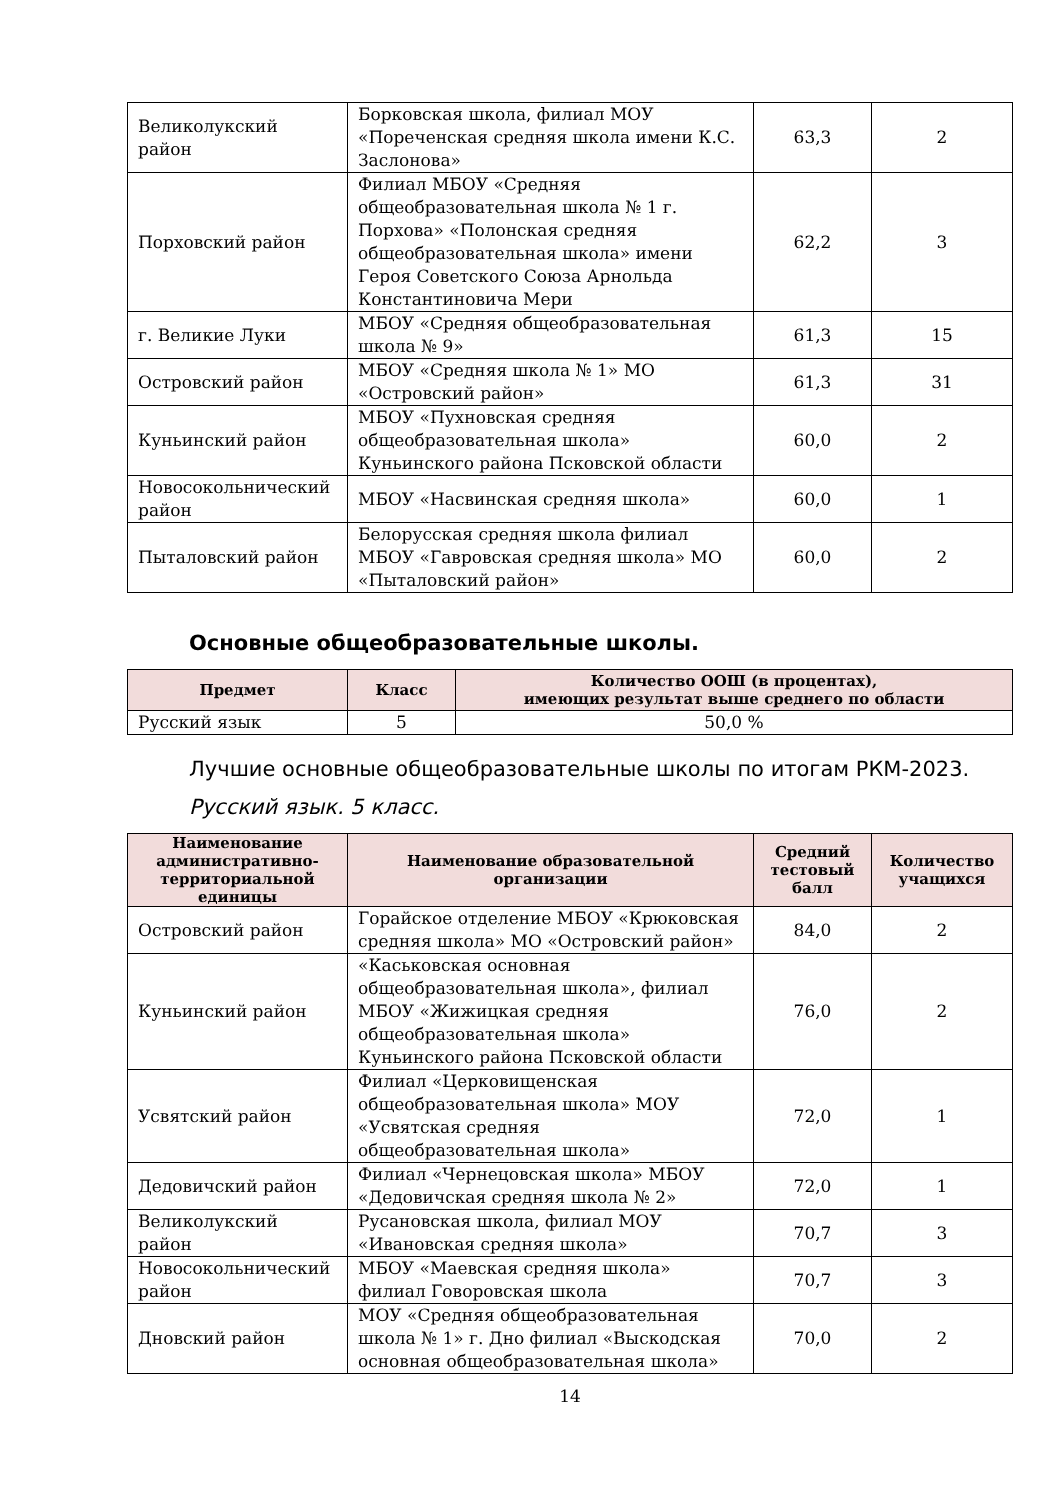| Великолукский район | Борковская школа, филиал МОУ «Пореченская средняя школа имени К.С. Заслонова» | 63,3 | 2 |
| Порховский район | Филиал МБОУ «Средняя общеобразовательная школа № 1 г. Порхова» «Полонская средняя общеобразовательная школа» имени Героя Советского Союза Арнольда Константиновича Мери | 62,2 | 3 |
| г. Великие Луки | МБОУ «Средняя общеобразовательная школа № 9» | 61,3 | 15 |
| Островский район | МБОУ «Средняя школа № 1» МО «Островский район» | 61,3 | 31 |
| Куньинский район | МБОУ «Пухновская средняя общеобразовательная школа» Куньинского района Псковской области | 60,0 | 2 |
| Новосокольнический район | МБОУ «Насвинская средняя школа» | 60,0 | 1 |
| Пыталовский район | Белорусская средняя школа филиал МБОУ «Гавровская средняя школа» МО «Пыталовский район» | 60,0 | 2 |
Основные общеобразовательные школы.
| Предмет | Класс | Количество ООШ (в процентах), имеющих результат выше среднего по области |
| --- | --- | --- |
| Русский язык | 5 | 50,0 % |
Лучшие основные общеобразовательные школы по итогам РКМ-2023.
Русский язык. 5 класс.
| Наименование административно-территориальной единицы | Наименование образовательной организации | Средний тестовый балл | Количество учащихся |
| --- | --- | --- | --- |
| Островский район | Горайское отделение МБОУ «Крюковская средняя школа» МО «Островский район» | 84,0 | 2 |
| Куньинский район | «Каськовская основная общеобразовательная школа», филиал МБОУ «Жижицкая средняя общеобразовательная школа» Куньинского района Псковской области | 76,0 | 2 |
| Усвятский район | Филиал «Церковищенская общеобразовательная школа» МОУ «Усвятская средняя общеобразовательная школа» | 72,0 | 1 |
| Дедовичский район | Филиал «Чернецовская школа» МБОУ «Дедовичская средняя школа № 2» | 72,0 | 1 |
| Великолукский район | Русановская школа, филиал МОУ «Ивановская средняя школа» | 70,7 | 3 |
| Новосокольнический район | МБОУ «Маевская средняя школа» филиал Говоровская школа | 70,7 | 3 |
| Дновский район | МОУ «Средняя общеобразовательная школа № 1» г. Дно филиал «Выскодская основная общеобразовательная школа» | 70,0 | 2 |
14